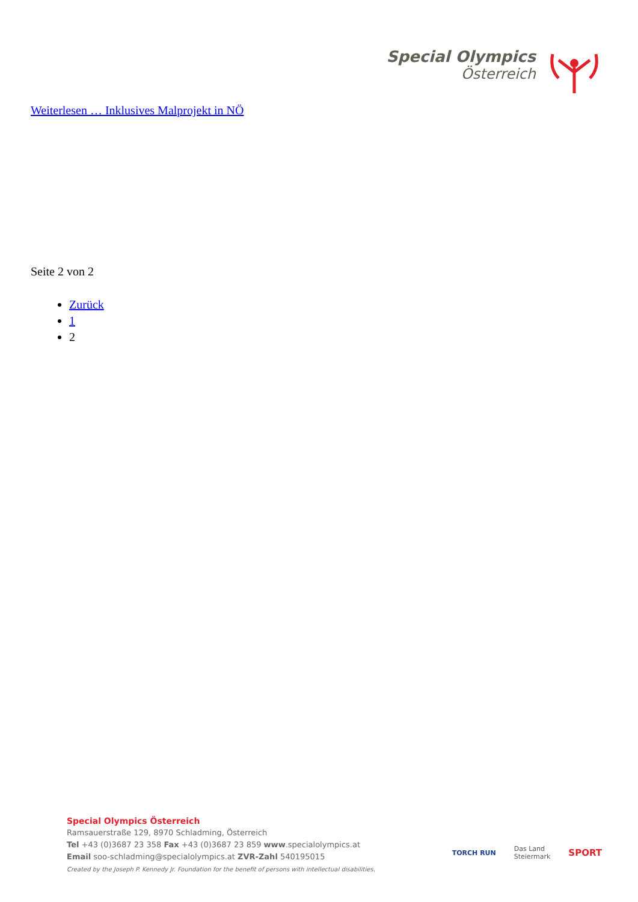Special Olympics
Österreich
Weiterlesen … Inklusives Malprojekt in NÖ
Seite 2 von 2
Zurück
1
2
Special Olympics Österreich
Ramsauerstraße 129, 8970 Schladming, Österreich
Tel +43 (0)3687 23 358 Fax +43 (0)3687 23 859 www.specialolympics.at
Email soo-schladming@specialolympics.at ZVR-Zahl 540195015
Created by the Joseph P. Kennedy Jr. Foundation for the benefit of persons with intellectual disabilities.
TORCH RUN
Das Land
Steiermark
SPORT